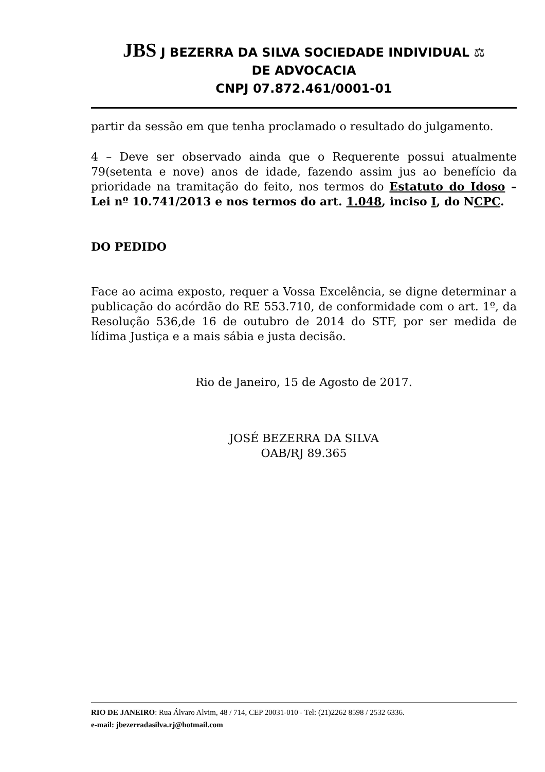JBS J BEZERRA DA SILVA SOCIEDADE INDIVIDUAL ⚖
DE ADVOCACIA
CNPJ 07.872.461/0001-01
partir da sessão em que tenha proclamado o resultado do julgamento.
4 – Deve ser observado ainda que o Requerente possui atualmente 79(setenta e nove) anos de idade, fazendo assim jus ao benefício da prioridade na tramitação do feito, nos termos do Estatuto do Idoso – Lei nº 10.741/2013 e nos termos do art. 1.048, inciso I, do NCPC.
DO PEDIDO
Face ao acima exposto, requer a Vossa Excelência, se digne determinar a publicação do acórdão do RE 553.710, de conformidade com o art. 1º, da Resolução 536,de 16 de outubro de 2014 do STF, por ser medida de lídima Justiça e a mais sábia e justa decisão.
Rio de Janeiro, 15 de Agosto de 2017.
JOSÉ BEZERRA DA SILVA
OAB/RJ 89.365
RIO DE JANEIRO: Rua Álvaro Alvim, 48 / 714, CEP 20031-010 - Tel: (21)2262 8598 / 2532 6336.
e-mail: jbezerradasilva.rj@hotmail.com